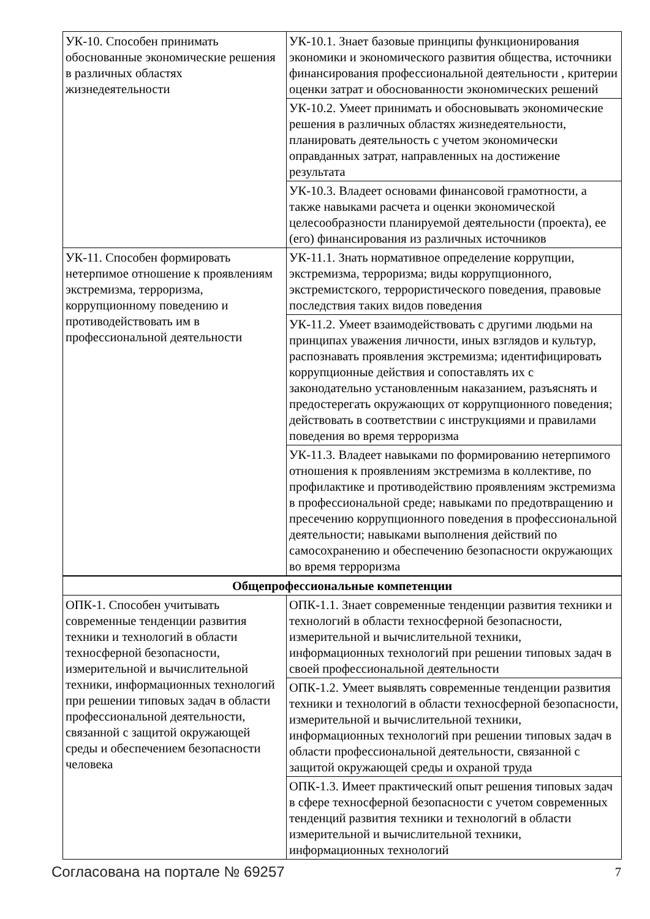| УК-10. Способен принимать обоснованные экономические решения в различных областях жизнедеятельности | УК-10.1. Знает базовые принципы функционирования экономики и экономического развития общества, источники финансирования профессиональной деятельности , критерии оценки затрат и обоснованности экономических решений |
| | УК-10.2. Умеет принимать и обосновывать экономические решения в различных областях жизнедеятельности, планировать деятельность с учетом экономически оправданных затрат, направленных на достижение результата |
| | УК-10.3. Владеет основами финансовой грамотности, а также навыками расчета и оценки экономической целесообразности планируемой деятельности (проекта), ее (его) финансирования из различных источников |
| УК-11. Способен формировать нетерпимое отношение к проявлениям экстремизма, терроризма, коррупционному поведению и противодействовать им в профессиональной деятельности | УК-11.1. Знать нормативное определение коррупции, экстремизма, терроризма; виды коррупционного, экстремистского, террористического поведения, правовые последствия таких видов поведения |
| | УК-11.2. Умеет взаимодействовать с другими людьми на принципах уважения личности, иных взглядов и культур, распознавать проявления экстремизма; идентифицировать коррупционные действия и сопоставлять их с законодательно установленным наказанием, разъяснять и предостерегать окружающих от коррупционного поведения; действовать в соответствии с инструкциями и правилами поведения во время терроризма |
| | УК-11.3. Владеет навыками по формированию нетерпимого отношения к проявлениям экстремизма в коллективе, по профилактике и противодействию проявлениям экстремизма в профессиональной среде; навыками по предотвращению и пресечению коррупционного поведения в профессиональной деятельности; навыками выполнения действий по самосохранению и обеспечению безопасности окружающих во время терроризма |
| Общепрофессиональные компетенции | |
| ОПК-1. Способен учитывать современные тенденции развития техники и технологий в области техносферной безопасности, измерительной и вычислительной техники, информационных технологий при решении типовых задач в области профессиональной деятельности, связанной с защитой окружающей среды и обеспечением безопасности человека | ОПК-1.1. Знает современные тенденции развития техники и технологий в области техносферной безопасности, измерительной и вычислительной техники, информационных технологий при решении типовых задач в своей профессиональной деятельности |
| | ОПК-1.2. Умеет выявлять современные тенденции развития техники и технологий в области техносферной безопасности, измерительной и вычислительной техники, информационных технологий при решении типовых задач в области профессиональной деятельности, связанной с защитой окружающей среды и охраной труда |
| | ОПК-1.3. Имеет практический опыт решения типовых задач в сфере техносферной безопасности с учетом современных тенденций развития техники и технологий в области измерительной и вычислительной техники, информационных технологий |
Согласована на портале № 69257 7